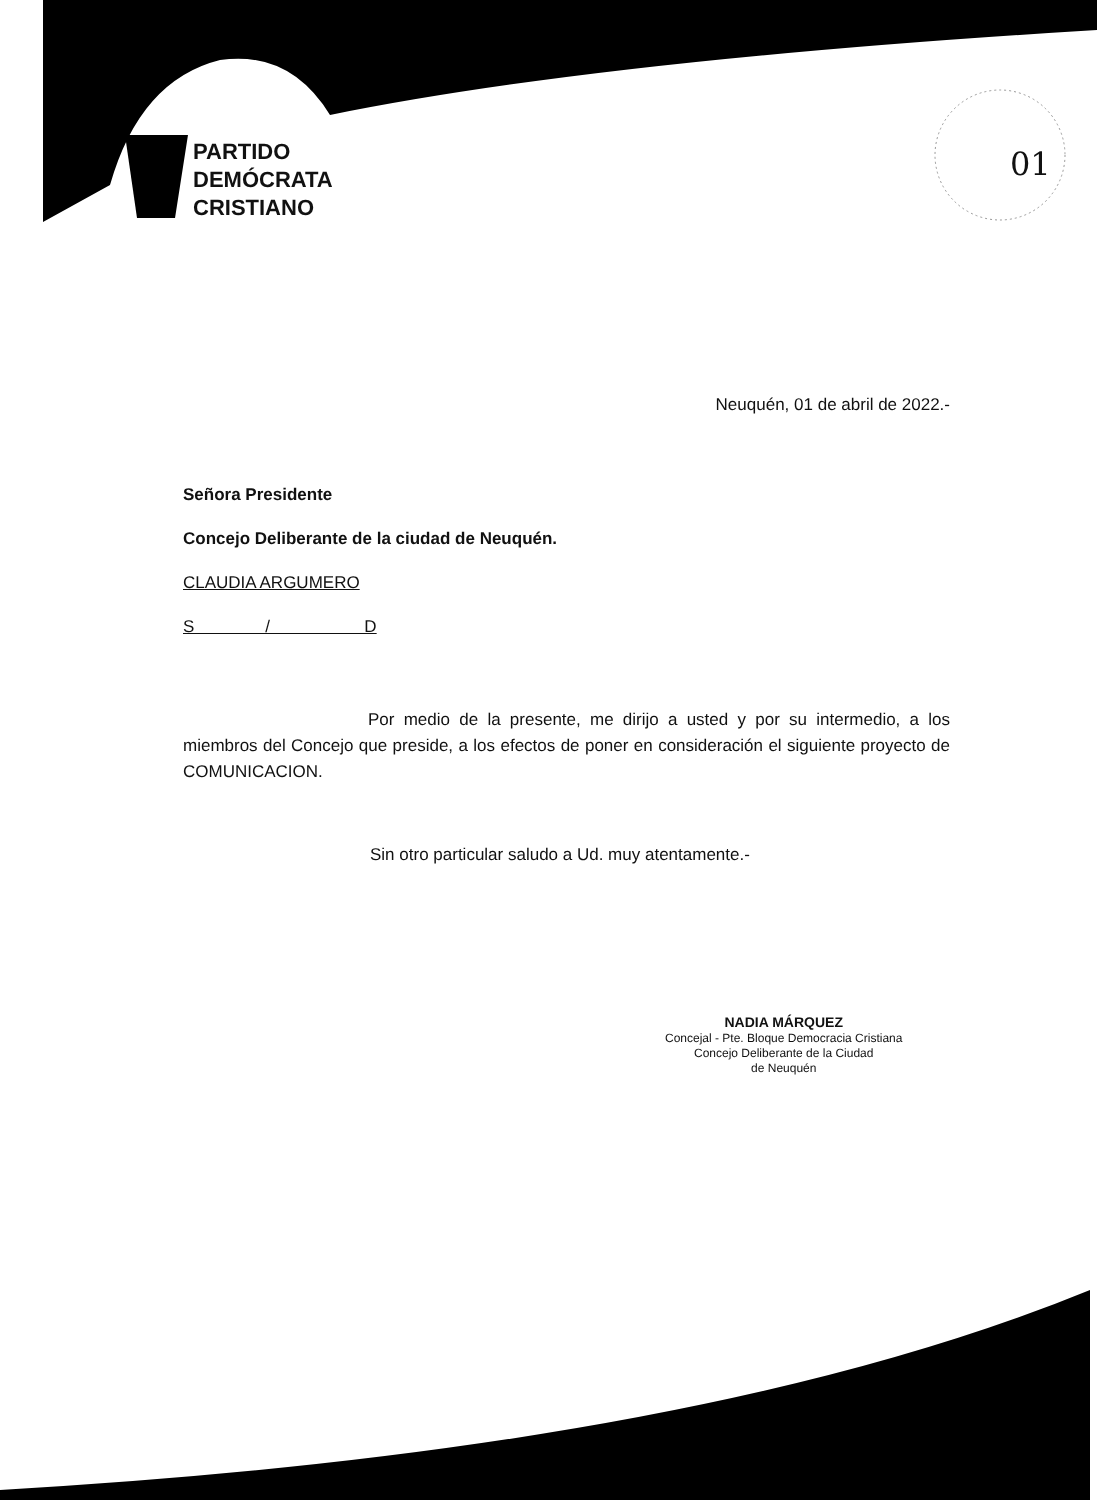PARTIDO
DEMÓCRATA
CRISTIANO
01
Neuquén, 01 de abril de 2022.-
Señora Presidente
Concejo Deliberante de la ciudad de Neuquén.
CLAUDIA ARGUMERO
S / D
Por medio de la presente, me dirijo a usted y por su intermedio, a los miembros del Concejo que preside, a los efectos de poner en consideración el siguiente proyecto de COMUNICACION.
Sin otro particular saludo a Ud. muy atentamente.-
NADIA MÁRQUEZ
Concejal - Pte. Bloque Democracia Cristiana
Concejo Deliberante de la Ciudad
de Neuquén